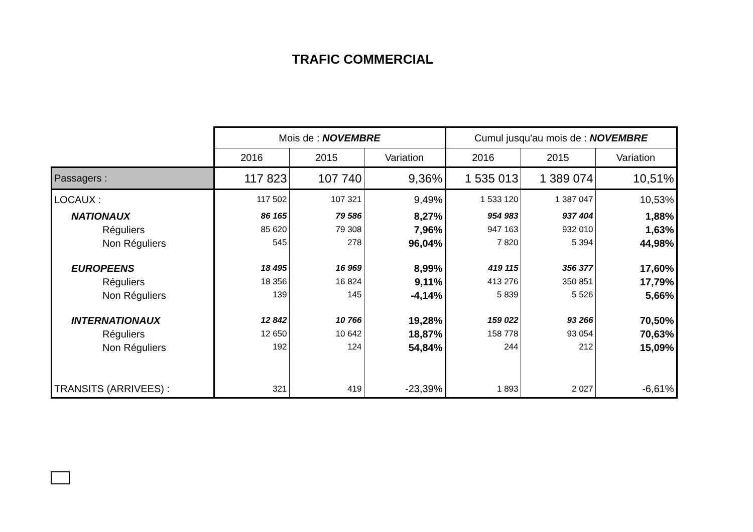TRAFIC COMMERCIAL
| | Mois de : NOVEMBRE | | | Cumul jusqu'au mois de : NOVEMBRE | | |
| --- | --- | --- | --- | --- | --- | --- |
| | 2016 | 2015 | Variation | 2016 | 2015 | Variation |
| Passagers : | 117 823 | 107 740 | 9,36% | 1 535 013 | 1 389 074 | 10,51% |
| LOCAUX : | 117 502 | 107 321 | 9,49% | 1 533 120 | 1 387 047 | 10,53% |
| NATIONAUX | 86 165 | 79 586 | 8,27% | 954 983 | 937 404 | 1,88% |
| Réguliers | 85 620 | 79 308 | 7,96% | 947 163 | 932 010 | 1,63% |
| Non Réguliers | 545 | 278 | 96,04% | 7 820 | 5 394 | 44,98% |
| EUROPEENS | 18 495 | 16 969 | 8,99% | 419 115 | 356 377 | 17,60% |
| Réguliers | 18 356 | 16 824 | 9,11% | 413 276 | 350 851 | 17,79% |
| Non Réguliers | 139 | 145 | -4,14% | 5 839 | 5 526 | 5,66% |
| INTERNATIONAUX | 12 842 | 10 766 | 19,28% | 159 022 | 93 266 | 70,50% |
| Réguliers | 12 650 | 10 642 | 18,87% | 158 778 | 93 054 | 70,63% |
| Non Réguliers | 192 | 124 | 54,84% | 244 | 212 | 15,09% |
| TRANSITS (ARRIVEES) : | 321 | 419 | -23,39% | 1 893 | 2 027 | -6,61% |